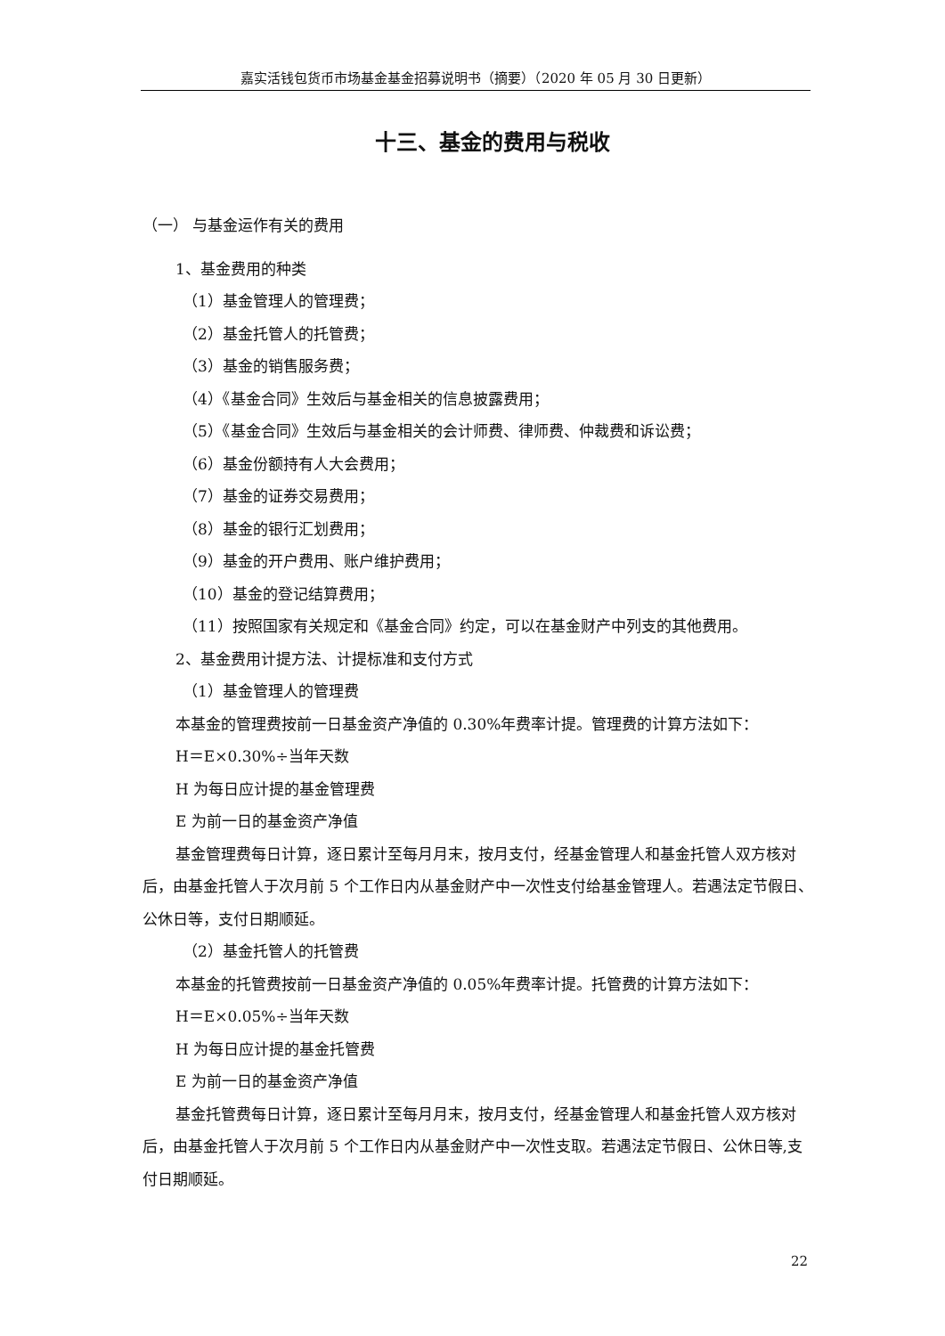嘉实活钱包货币市场基金基金招募说明书（摘要）（2020 年 05 月 30 日更新）
十三、基金的费用与税收
（一） 与基金运作有关的费用
1、基金费用的种类
（1）基金管理人的管理费；
（2）基金托管人的托管费；
（3）基金的销售服务费；
（4）《基金合同》生效后与基金相关的信息披露费用；
（5）《基金合同》生效后与基金相关的会计师费、律师费、仲裁费和诉讼费；
（6）基金份额持有人大会费用；
（7）基金的证券交易费用；
（8）基金的银行汇划费用；
（9）基金的开户费用、账户维护费用；
（10）基金的登记结算费用；
（11）按照国家有关规定和《基金合同》约定，可以在基金财产中列支的其他费用。
2、基金费用计提方法、计提标准和支付方式
（1）基金管理人的管理费
本基金的管理费按前一日基金资产净值的 0.30%年费率计提。管理费的计算方法如下：
H＝E×0.30%÷当年天数
H 为每日应计提的基金管理费
E 为前一日的基金资产净值
基金管理费每日计算，逐日累计至每月月末，按月支付，经基金管理人和基金托管人双方核对后，由基金托管人于次月前 5 个工作日内从基金财产中一次性支付给基金管理人。若遇法定节假日、公休日等，支付日期顺延。
（2）基金托管人的托管费
本基金的托管费按前一日基金资产净值的 0.05%年费率计提。托管费的计算方法如下：
H＝E×0.05%÷当年天数
H 为每日应计提的基金托管费
E 为前一日的基金资产净值
基金托管费每日计算，逐日累计至每月月末，按月支付，经基金管理人和基金托管人双方核对后，由基金托管人于次月前 5 个工作日内从基金财产中一次性支取。若遇法定节假日、公休日等,支付日期顺延。
22